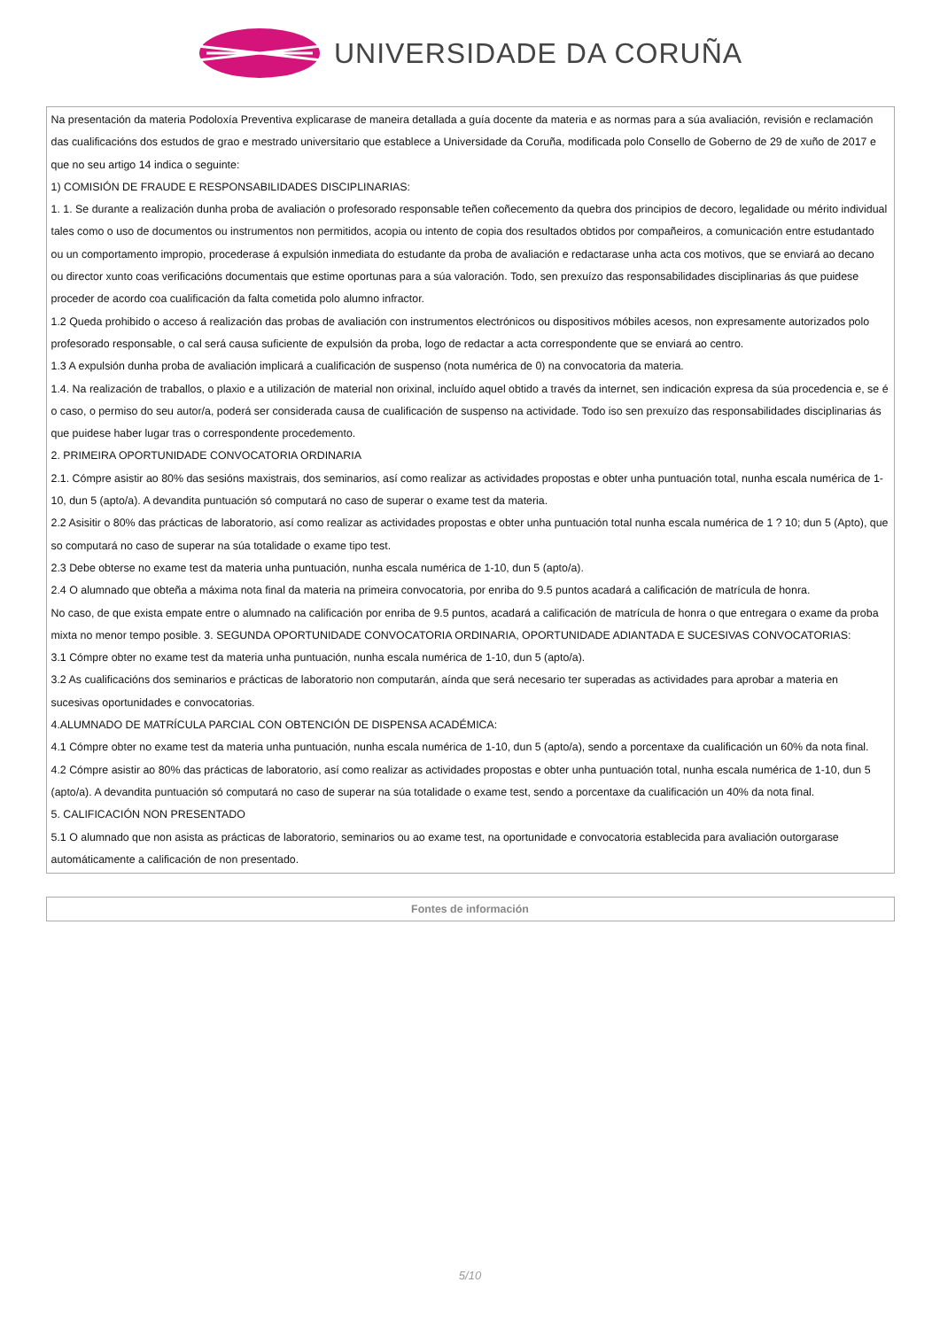UNIVERSIDADE DA CORUÑA
| Na presentación da materia Podoloxía Preventiva explicarase de maneira detallada a guía docente da materia e as normas para a súa avaliación, revisión e reclamación das cualificacións dos estudos de grao e mestrado universitario que establece a Universidade da Coruña, modificada polo Consello de Goberno de 29 de xuño de 2017 e que no seu artigo 14 indica o seguinte: 1) COMISIÓN DE FRAUDE E RESPONSABILIDADES DISCIPLINARIAS: 1. 1. Se durante a realización dunha proba de avaliación o profesorado responsable teñen coñecemento da quebra dos principios de decoro, legalidade ou mérito individual tales como o uso de documentos ou instrumentos non permitidos, acopia ou intento de copia dos resultados obtidos por compañeiros, a comunicación entre estudantado ou un comportamento impropio, procederase á expulsión inmediata do estudante da proba de avaliación e redactarase unha acta cos motivos, que se enviará ao decano ou director xunto coas verificacións documentais que estime oportunas para a súa valoración. Todo, sen prexuízo das responsabilidades disciplinarias ás que puidese proceder de acordo coa cualificación da falta cometida polo alumno infractor. 1.2 Queda prohibido o acceso á realización das probas de avaliación con instrumentos electrónicos ou dispositivos móbiles acesos, non expresamente autorizados polo profesorado responsable, o cal será causa suficiente de expulsión da proba, logo de redactar a acta correspondente que se enviará ao centro. 1.3 A expulsión dunha proba de avaliación implicará a cualificación de suspenso (nota numérica de 0) na convocatoria da materia. 1.4. Na realización de traballos, o plaxio e a utilización de material non orixinal, incluído aquel obtido a través da internet, sen indicación expresa da súa procedencia e, se é o caso, o permiso do seu autor/a, poderá ser considerada causa de cualificación de suspenso na actividade. Todo iso sen prexuízo das responsabilidades disciplinarias ás que puidese haber lugar tras o correspondente procedemento. 2. PRIMEIRA OPORTUNIDADE CONVOCATORIA ORDINARIA 2.1. Cómpre asistir ao 80% das sesións maxistrais, dos seminarios, así como realizar as actividades propostas e obter unha puntuación total, nunha escala numérica de 1-10, dun 5 (apto/a). A devandita puntuación só computará no caso de superar o exame test da materia. 2.2 Asisitir o 80% das prácticas de laboratorio, así como realizar as actividades propostas e obter unha puntuación total nunha escala numérica de 1 ? 10; dun 5 (Apto), que so computará no caso de superar na súa totalidade o exame tipo test. 2.3 Debe obterse no exame test da materia unha puntuación, nunha escala numérica de 1-10, dun 5 (apto/a). 2.4 O alumnado que obteña a máxima nota final da materia na primeira convocatoria, por enriba do 9.5 puntos acadará a calificación de matrícula de honra. No caso, de que exista empate entre o alumnado na calificación por enriba de 9.5 puntos, acadará a calificación de matrícula de honra o que entregara o exame da proba mixta no menor tempo posible. 3. SEGUNDA OPORTUNIDADE CONVOCATORIA ORDINARIA, OPORTUNIDADE ADIANTADA E SUCESIVAS CONVOCATORIAS: 3.1 Cómpre obter no exame test da materia unha puntuación, nunha escala numérica de 1-10, dun 5 (apto/a). 3.2 As cualificacións dos seminarios e prácticas de laboratorio non computarán, aínda que será necesario ter superadas as actividades para aprobar a materia en sucesivas oportunidades e convocatorias. 4.ALUMNADO DE MATRÍCULA PARCIAL CON OBTENCIÓN DE DISPENSA ACADÉMICA: 4.1 Cómpre obter no exame test da materia unha puntuación, nunha escala numérica de 1-10, dun 5 (apto/a), sendo a porcentaxe da cualificación un 60% da nota final. 4.2 Cómpre asistir ao 80% das prácticas de laboratorio, así como realizar as actividades propostas e obter unha puntuación total, nunha escala numérica de 1-10, dun 5 (apto/a). A devandita puntuación só computará no caso de superar na súa totalidade o exame test, sendo a porcentaxe da cualificación un 40% da nota final. 5. CALIFICACIÓN NON PRESENTADO 5.1 O alumnado que non asista as prácticas de laboratorio, seminarios ou ao exame test, na oportunidade e convocatoria establecida para avaliación outorgarase automáticamente a calificación de non presentado. |
| Fontes de información |
5/10